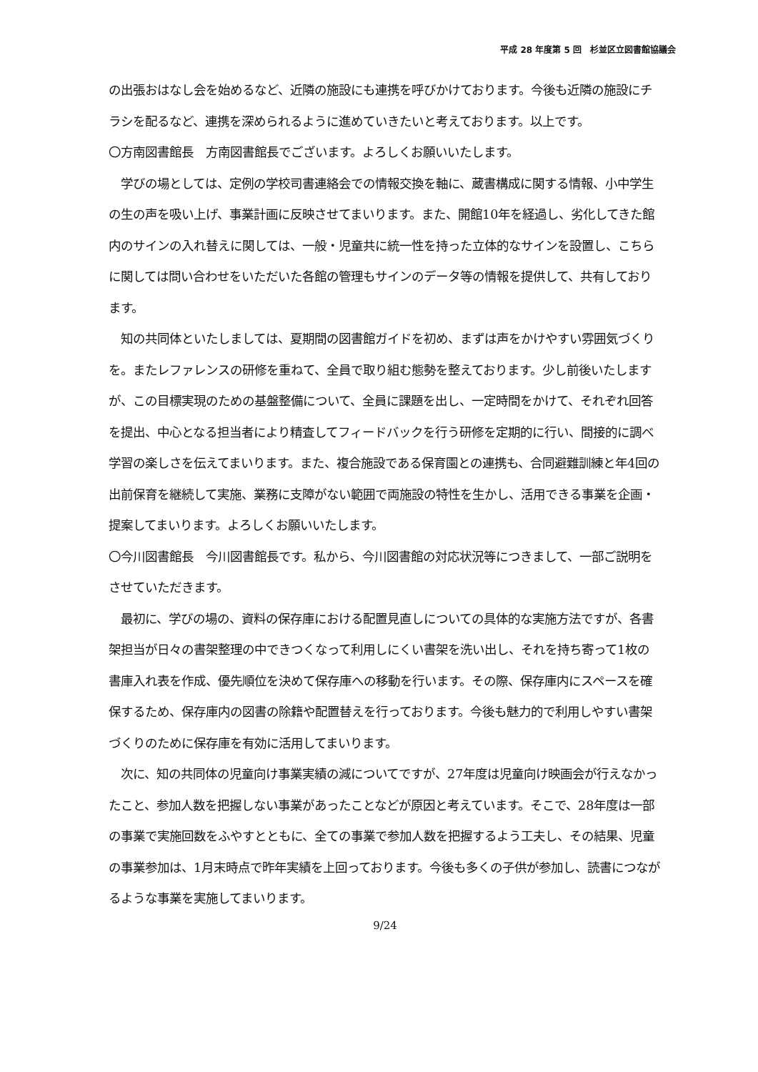平成 28 年度第 5 回　杉並区立図書館協議会
の出張おはなし会を始めるなど、近隣の施設にも連携を呼びかけております。今後も近隣の施設にチラシを配るなど、連携を深められるように進めていきたいと考えております。以上です。
〇方南図書館長　方南図書館長でございます。よろしくお願いいたします。
　学びの場としては、定例の学校司書連絡会での情報交換を軸に、蔵書構成に関する情報、小中学生の生の声を吸い上げ、事業計画に反映させてまいります。また、開館10年を経過し、劣化してきた館内のサインの入れ替えに関しては、一般・児童共に統一性を持った立体的なサインを設置し、こちらに関しては問い合わせをいただいた各館の管理もサインのデータ等の情報を提供して、共有しております。
　知の共同体といたしましては、夏期間の図書館ガイドを初め、まずは声をかけやすい雰囲気づくりを。またレファレンスの研修を重ねて、全員で取り組む態勢を整えております。少し前後いたしますが、この目標実現のための基盤整備について、全員に課題を出し、一定時間をかけて、それぞれ回答を提出、中心となる担当者により精査してフィードバックを行う研修を定期的に行い、間接的に調べ学習の楽しさを伝えてまいります。また、複合施設である保育園との連携も、合同避難訓練と年4回の出前保育を継続して実施、業務に支障がない範囲で両施設の特性を生かし、活用できる事業を企画・提案してまいります。よろしくお願いいたします。
〇今川図書館長　今川図書館長です。私から、今川図書館の対応状況等につきまして、一部ご説明をさせていただきます。
　最初に、学びの場の、資料の保存庫における配置見直しについての具体的な実施方法ですが、各書架担当が日々の書架整理の中できつくなって利用しにくい書架を洗い出し、それを持ち寄って1枚の書庫入れ表を作成、優先順位を決めて保存庫への移動を行います。その際、保存庫内にスペースを確保するため、保存庫内の図書の除籍や配置替えを行っております。今後も魅力的で利用しやすい書架づくりのために保存庫を有効に活用してまいります。
　次に、知の共同体の児童向け事業実績の減についてですが、27年度は児童向け映画会が行えなかったこと、参加人数を把握しない事業があったことなどが原因と考えています。そこで、28年度は一部の事業で実施回数をふやすとともに、全ての事業で参加人数を把握するよう工夫し、その結果、児童の事業参加は、1月末時点で昨年実績を上回っております。今後も多くの子供が参加し、読書につながるような事業を実施してまいります。
9/24